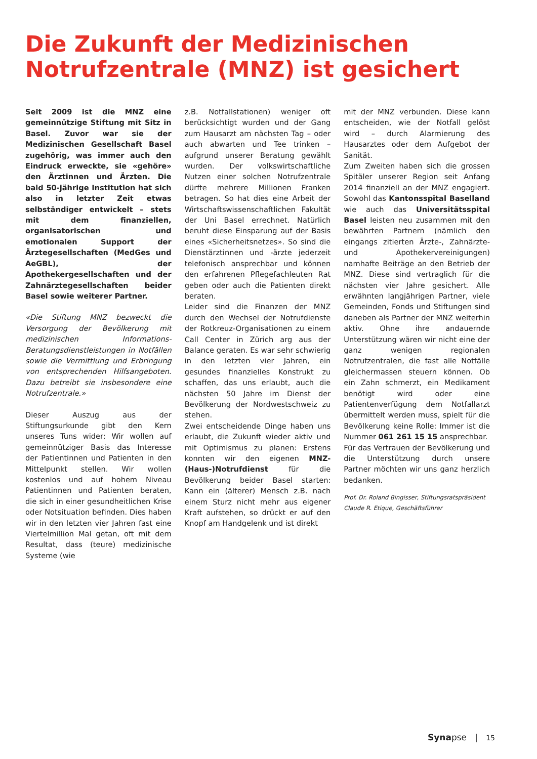Die Zukunft der Medizinischen
Notrufzentrale (MNZ) ist gesichert
Seit 2009 ist die MNZ eine gemeinnützige Stiftung mit Sitz in Basel. Zuvor war sie der Medizinischen Gesellschaft Basel zugehörig, was immer auch den Eindruck erweckte, sie «gehöre» den Ärztinnen und Ärzten. Die bald 50-jährige Institution hat sich also in letzter Zeit etwas selbständiger entwickelt – stets mit dem finanziellen, organisatorischen und emotionalen Support der Ärztegesellschaften (MedGes und AeGBL), der Apothekergesellschaften und der Zahnärztegesellschaften beider Basel sowie weiterer Partner.
«Die Stiftung MNZ bezweckt die Versorgung der Bevölkerung mit medizinischen Informations- Beratungsdienstleistungen in Notfällen sowie die Vermittlung und Erbringung von entsprechenden Hilfsangeboten. Dazu betreibt sie insbesondere eine Notrufzentrale.»
Dieser Auszug aus der Stiftungsurkunde gibt den Kern unseres Tuns wider: Wir wollen auf gemeinnütziger Basis das Interesse der Patientinnen und Patienten in den Mittelpunkt stellen. Wir wollen kostenlos und auf hohem Niveau Patientinnen und Patienten beraten, die sich in einer gesundheitlichen Krise oder Notsituation befinden. Dies haben wir in den letzten vier Jahren fast eine Viertelmillion Mal getan, oft mit dem Resultat, dass (teure) medizinische Systeme (wie
z.B. Notfallstationen) weniger oft berücksichtigt wurden und der Gang zum Hausarzt am nächsten Tag – oder auch abwarten und Tee trinken – aufgrund unserer Beratung gewählt wurden. Der volkswirtschaftliche Nutzen einer solchen Notrufzentrale dürfte mehrere Millionen Franken betragen. So hat dies eine Arbeit der Wirtschaftswissenschaftlichen Fakultät der Uni Basel errechnet. Natürlich beruht diese Einsparung auf der Basis eines «Sicherheitsnetzes». So sind die Dienstärztinnen und -ärzte jederzeit telefonisch ansprechbar und können den erfahrenen Pflegefachleuten Rat geben oder auch die Patienten direkt beraten.
Leider sind die Finanzen der MNZ durch den Wechsel der Notrufdienste der Rotkreuz-Organisationen zu einem Call Center in Zürich arg aus der Balance geraten. Es war sehr schwierig in den letzten vier Jahren, ein gesundes finanzielles Konstrukt zu schaffen, das uns erlaubt, auch die nächsten 50 Jahre im Dienst der Bevölkerung der Nordwestschweiz zu stehen.
Zwei entscheidende Dinge haben uns erlaubt, die Zukunft wieder aktiv und mit Optimismus zu planen: Erstens konnten wir den eigenen MNZ-(Haus-)Notrufdienst für die Bevölkerung beider Basel starten: Kann ein (älterer) Mensch z.B. nach einem Sturz nicht mehr aus eigener Kraft aufstehen, so drückt er auf den Knopf am Handgelenk und ist direkt
mit der MNZ verbunden. Diese kann entscheiden, wie der Notfall gelöst wird – durch Alarmierung des Hausarztes oder dem Aufgebot der Sanität.
Zum Zweiten haben sich die grossen Spitäler unserer Region seit Anfang 2014 finanziell an der MNZ engagiert. Sowohl das Kantonsspital Baselland wie auch das Universitätsspital Basel leisten neu zusammen mit den bewährten Partnern (nämlich den eingangs zitierten Ärzte-, Zahnärzte- und Apothekervereinigungen) namhafte Beiträge an den Betrieb der MNZ. Diese sind vertraglich für die nächsten vier Jahre gesichert. Alle erwähnten langjährigen Partner, viele Gemeinden, Fonds und Stiftungen sind daneben als Partner der MNZ weiterhin aktiv. Ohne ihre andauernde Unterstützung wären wir nicht eine der ganz wenigen regionalen Notrufzentralen, die fast alle Notfälle gleichermassen steuern können. Ob ein Zahn schmerzt, ein Medikament benötigt wird oder eine Patientenverfügung dem Notfallarzt übermittelt werden muss, spielt für die Bevölkerung keine Rolle: Immer ist die Nummer 061 261 15 15 ansprechbar.
Für das Vertrauen der Bevölkerung und die Unterstützung durch unsere Partner möchten wir uns ganz herzlich bedanken.
Prof. Dr. Roland Bingisser, Stiftungsratspräsident
Claude R. Etique, Geschäftsführer
Synapse | 15